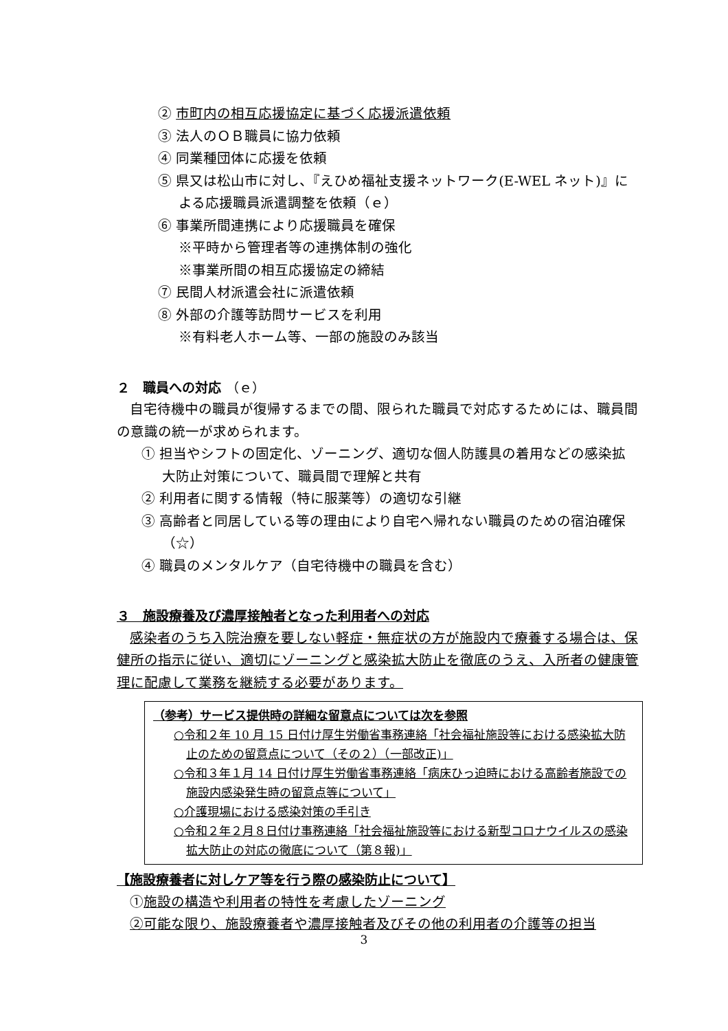② 市町内の相互応援協定に基づく応援派遣依頼
③ 法人のＯＢ職員に協力依頼
④ 同業種団体に応援を依頼
⑤ 県又は松山市に対し、『えひめ福祉支援ネットワーク(E-WEL ネット)』による応援職員派遣調整を依頼（ｅ）
⑥ 事業所間連携により応援職員を確保
※平時から管理者等の連携体制の強化
※事業所間の相互応援協定の締結
⑦ 民間人材派遣会社に派遣依頼
⑧ 外部の介護等訪問サービスを利用
※有料老人ホーム等、一部の施設のみ該当
２　職員への対応 （ｅ）
自宅待機中の職員が復帰するまでの間、限られた職員で対応するためには、職員間の意識の統一が求められます。
① 担当やシフトの固定化、ゾーニング、適切な個人防護具の着用などの感染拡大防止対策について、職員間で理解と共有
② 利用者に関する情報（特に服薬等）の適切な引継
③ 高齢者と同居している等の理由により自宅へ帰れない職員のための宿泊確保（☆）
④ 職員のメンタルケア（自宅待機中の職員を含む）
３　施設療養及び濃厚接触者となった利用者への対応
感染者のうち入院治療を要しない軽症・無症状の方が施設内で療養する場合は、保健所の指示に従い、適切にゾーニングと感染拡大防止を徹底のうえ、入所者の健康管理に配慮して業務を継続する必要があります。
（参考）サービス提供時の詳細な留意点については次を参照
○令和２年 10 月 15 日付け厚生労働省事務連絡「社会福祉施設等における感染拡大防止のための留意点について（その２）（一部改正)」
○令和３年１月 14 日付け厚生労働省事務連絡「病床ひっ迫時における高齢者施設での施設内感染発生時の留意点等について」
○介護現場における感染対策の手引き
○令和２年２月８日付け事務連絡「社会福祉施設等における新型コロナウイルスの感染拡大防止の対応の徹底について（第８報)」
【施設療養者に対しケア等を行う際の感染防止について】
①施設の構造や利用者の特性を考慮したゾーニング
②可能な限り、施設療養者や濃厚接触者及びその他の利用者の介護等の担当
3